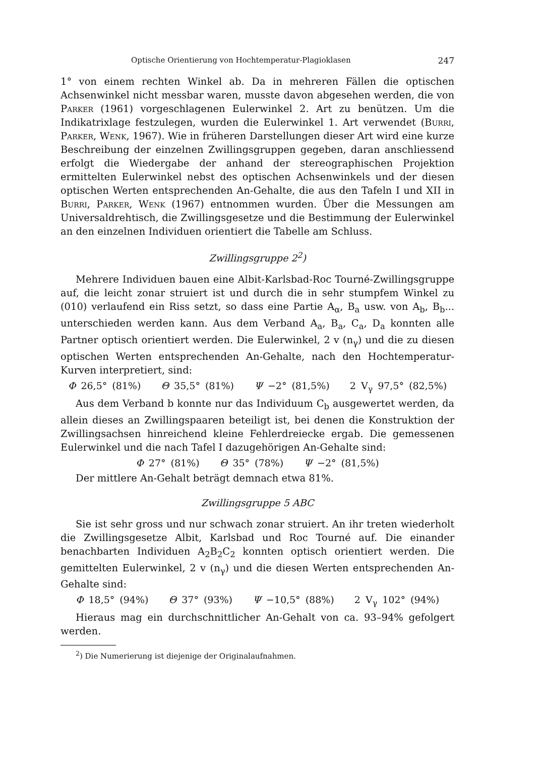Optische Orientierung von Hochtemperatur-Plagioklasen 247
1° von einem rechten Winkel ab. Da in mehreren Fällen die optischen Achsenwinkel nicht messbar waren, musste davon abgesehen werden, die von Parker (1961) vorgeschlagenen Eulerwinkel 2. Art zu benützen. Um die Indikatrixlage festzulegen, wurden die Eulerwinkel 1. Art verwendet (Burri, Parker, Wenk, 1967). Wie in früheren Darstellungen dieser Art wird eine kurze Beschreibung der einzelnen Zwillingsgruppen gegeben, daran anschliessend erfolgt die Wiedergabe der anhand der stereographischen Projektion ermittelten Eulerwinkel nebst des optischen Achsenwinkels und der diesen optischen Werten entsprechenden An-Gehalte, die aus den Tafeln I und XII in Burri, Parker, Wenk (1967) entnommen wurden. Über die Messungen am Universaldrehtisch, die Zwillingsgesetze und die Bestimmung der Eulerwinkel an den einzelnen Individuen orientiert die Tabelle am Schluss.
Zwillingsgruppe 2<sup>2</sup>)
Mehrere Individuen bauen eine Albit-Karlsbad-Roc Tourné-Zwillingsgruppe auf, die leicht zonar struiert ist und durch die in sehr stumpfem Winkel zu (010) verlaufend ein Riss setzt, so dass eine Partie A<sub>α</sub>, B<sub>a</sub> usw. von A<sub>b</sub>, B<sub>b</sub>... unterschieden werden kann. Aus dem Verband A<sub>a</sub>, B<sub>a</sub>, C<sub>a</sub>, D<sub>a</sub> konnten alle Partner optisch orientiert werden. Die Eulerwinkel, 2 v (n<sub>γ</sub>) und die zu diesen optischen Werten entsprechenden An-Gehalte, nach den Hochtemperatur-Kurven interpretiert, sind:
Φ 26,5° (81%) Θ 35,5° (81%) Ψ −2° (81,5%) 2 V<sub>γ</sub> 97,5° (82,5%)
Aus dem Verband b konnte nur das Individuum C<sub>b</sub> ausgewertet werden, da allein dieses an Zwillingspaaren beteiligt ist, bei denen die Konstruktion der Zwillingsachsen hinreichend kleine Fehlerdreiecke ergab. Die gemessenen Eulerwinkel und die nach Tafel I dazugehörigen An-Gehalte sind:
Φ 27° (81%) Θ 35° (78%) Ψ −2° (81,5%)
Der mittlere An-Gehalt beträgt demnach etwa 81%.
Zwillingsgruppe 5 ABC
Sie ist sehr gross und nur schwach zonar struiert. An ihr treten wiederholt die Zwillingsgesetze Albit, Karlsbad und Roc Tourné auf. Die einander benachbarten Individuen A<sub>2</sub>B<sub>2</sub>C<sub>2</sub> konnten optisch orientiert werden. Die gemittelten Eulerwinkel, 2 v (n<sub>γ</sub>) und die diesen Werten entsprechenden An-Gehalte sind:
Φ 18,5° (94%) Θ 37° (93%) Ψ −10,5° (88%) 2 V<sub>γ</sub> 102° (94%)
Hieraus mag ein durchschnittlicher An-Gehalt von ca. 93–94% gefolgert werden.
<sup>2</sup>) Die Numerierung ist diejenige der Originalaufnahmen.